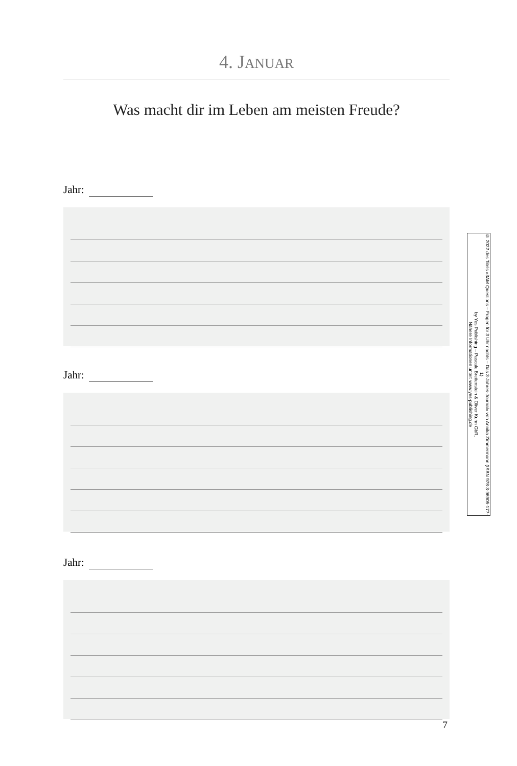4. JANUAR
Was macht dir im Leben am meisten Freude?
Jahr:
Jahr:
Jahr:
© 2022 des Titels »3AM Questions – Fragen für 3 Uhr nachts – Das 3-Jahres-Journal« von Annika Zimmermann (ISBN 978-3-96905-177-1)
by Yes Publishing – Pascale Breitenstein & Oliver Kuhn GbR,
Nähere Informationen unter: www.yes-publishing.de
7